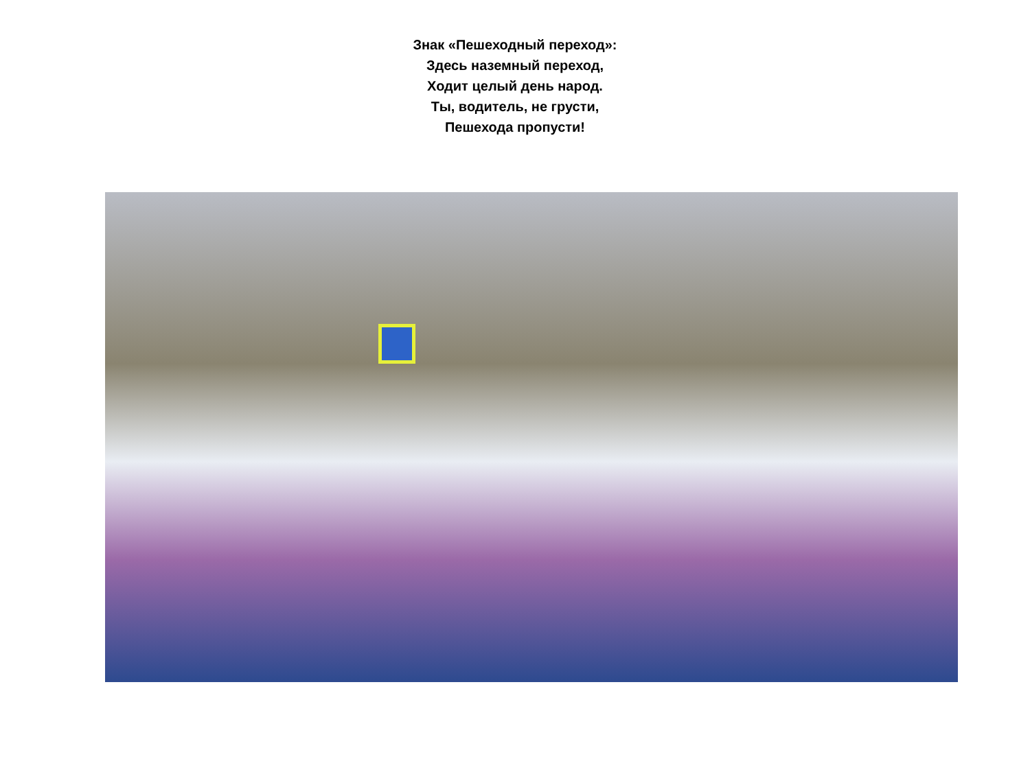Знак «Пешеходный переход»:
Здесь наземный переход,
Ходит целый день народ.
Ты, водитель, не грусти,
Пешехода пропусти!